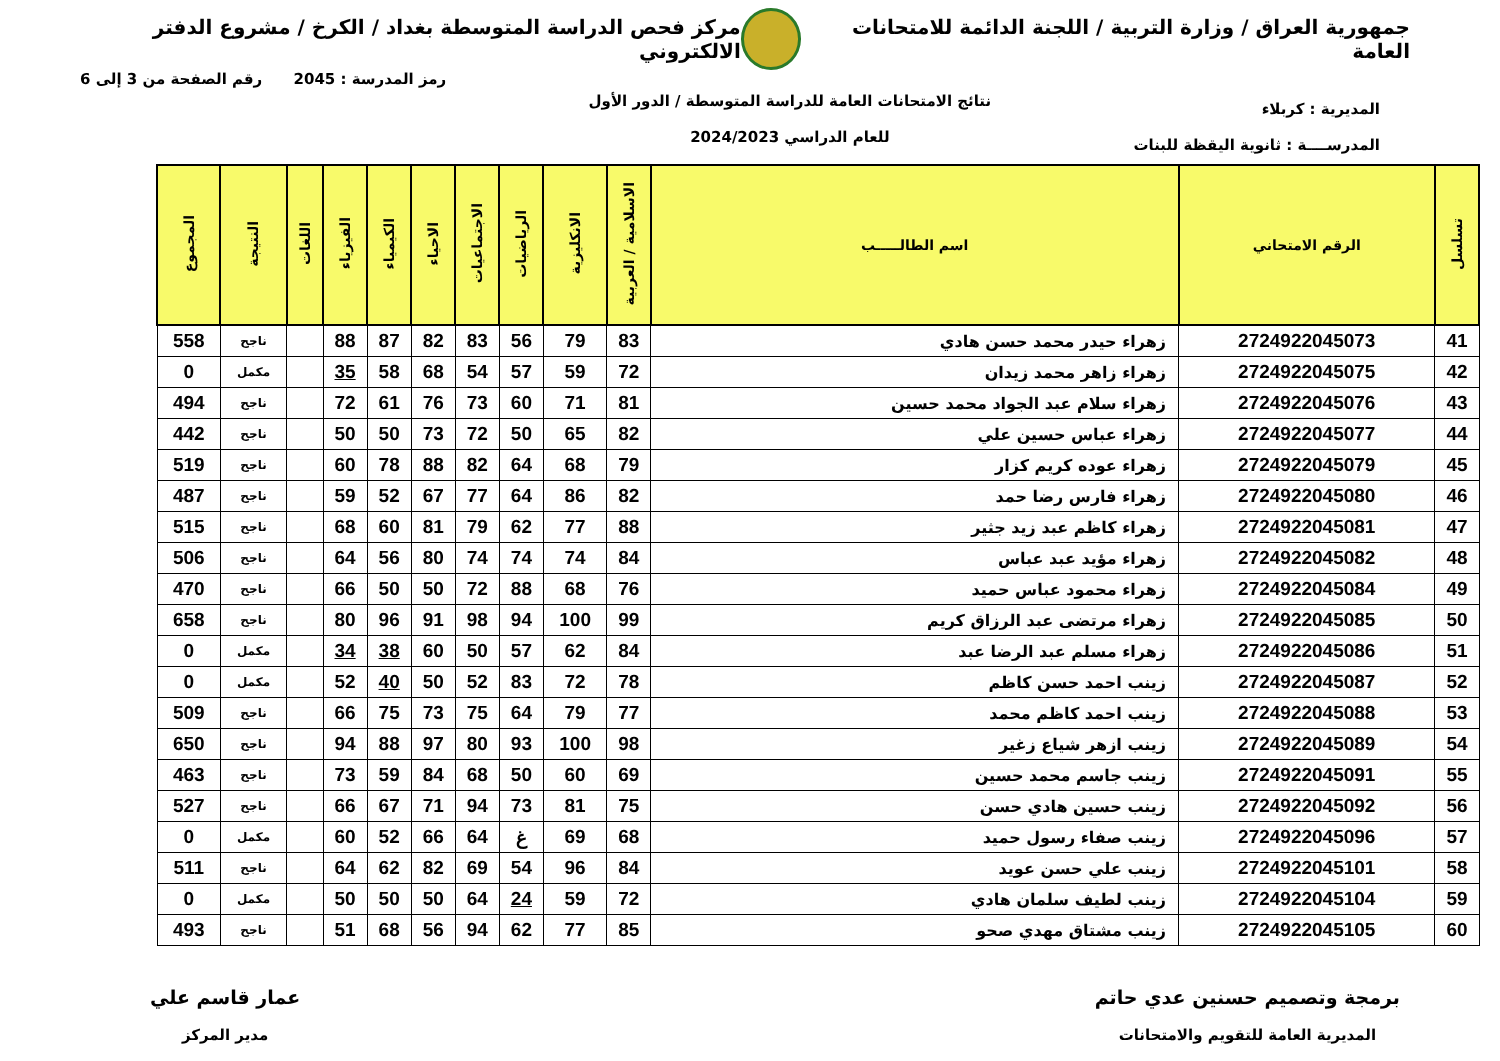جمهورية العراق / وزارة التربية / اللجنة الدائمة للامتحانات العامة
مركز فحص الدراسة المتوسطة بغداد / الكرخ / مشروع الدفتر الالكتروني
المديرية : كربلاء
المدرســــة : ثانوية اليقظة للبنات
نتائج الامتحانات العامة للدراسة المتوسطة / الدور الأول
للعام الدراسي 2024/2023
رمز المدرسة : 2045 رقم الصفحة من 3 إلى 6
| تسلسل | الرقم الامتحاني | اسم الطالـــــب | الاسلامية / العربية | الانكليزية | الرياضيات | الاجتماعيات | الاحياء | الكيمياء | الفيزياء | اللغات | النتيجة | المجموع |
| --- | --- | --- | --- | --- | --- | --- | --- | --- | --- | --- | --- | --- |
| 41 | 2724922045073 | زهراء حيدر محمد حسن هادي | 83 | 79 | 56 | 83 | 82 | 87 | 88 | | ناجح | 558 |
| 42 | 2724922045075 | زهراء زاهر محمد زيدان | 72 | 59 | 57 | 54 | 68 | 58 | 35 | | مكمل | 0 |
| 43 | 2724922045076 | زهراء سلام عبد الجواد محمد حسين | 81 | 71 | 60 | 73 | 76 | 61 | 72 | | ناجح | 494 |
| 44 | 2724922045077 | زهراء عباس حسين علي | 82 | 65 | 50 | 72 | 73 | 50 | 50 | | ناجح | 442 |
| 45 | 2724922045079 | زهراء عوده كريم كزار | 79 | 68 | 64 | 82 | 88 | 78 | 60 | | ناجح | 519 |
| 46 | 2724922045080 | زهراء فارس رضا حمد | 82 | 86 | 64 | 77 | 67 | 52 | 59 | | ناجح | 487 |
| 47 | 2724922045081 | زهراء كاظم عبد زيد جثير | 88 | 77 | 62 | 79 | 81 | 60 | 68 | | ناجح | 515 |
| 48 | 2724922045082 | زهراء مؤيد عبد عباس | 84 | 74 | 74 | 74 | 80 | 56 | 64 | | ناجح | 506 |
| 49 | 2724922045084 | زهراء محمود عباس حميد | 76 | 68 | 88 | 72 | 50 | 50 | 66 | | ناجح | 470 |
| 50 | 2724922045085 | زهراء مرتضى عبد الرزاق كريم | 99 | 100 | 94 | 98 | 91 | 96 | 80 | | ناجح | 658 |
| 51 | 2724922045086 | زهراء مسلم عبد الرضا عبد | 84 | 62 | 57 | 50 | 60 | 38 | 34 | | مكمل | 0 |
| 52 | 2724922045087 | زينب احمد حسن كاظم | 78 | 72 | 83 | 52 | 50 | 40 | 52 | | مكمل | 0 |
| 53 | 2724922045088 | زينب احمد كاظم محمد | 77 | 79 | 64 | 75 | 73 | 75 | 66 | | ناجح | 509 |
| 54 | 2724922045089 | زينب ازهر شياع زغير | 98 | 100 | 93 | 80 | 97 | 88 | 94 | | ناجح | 650 |
| 55 | 2724922045091 | زينب جاسم محمد حسين | 69 | 60 | 50 | 68 | 84 | 59 | 73 | | ناجح | 463 |
| 56 | 2724922045092 | زينب حسين هادي حسن | 75 | 81 | 73 | 94 | 71 | 67 | 66 | | ناجح | 527 |
| 57 | 2724922045096 | زينب صفاء رسول حميد | 68 | 69 | غ | 64 | 66 | 52 | 60 | | مكمل | 0 |
| 58 | 2724922045101 | زينب علي حسن عويد | 84 | 96 | 54 | 69 | 82 | 62 | 64 | | ناجح | 511 |
| 59 | 2724922045104 | زينب لطيف سلمان هادي | 72 | 59 | 24 | 64 | 50 | 50 | 50 | | مكمل | 0 |
| 60 | 2724922045105 | زينب مشتاق مهدي صحو | 85 | 77 | 62 | 94 | 56 | 68 | 51 | | ناجح | 493 |
برمجة وتصميم حسنين عدي حاتم
المديرية العامة للتقويم والامتحانات
عمار قاسم علي
مدير المركز